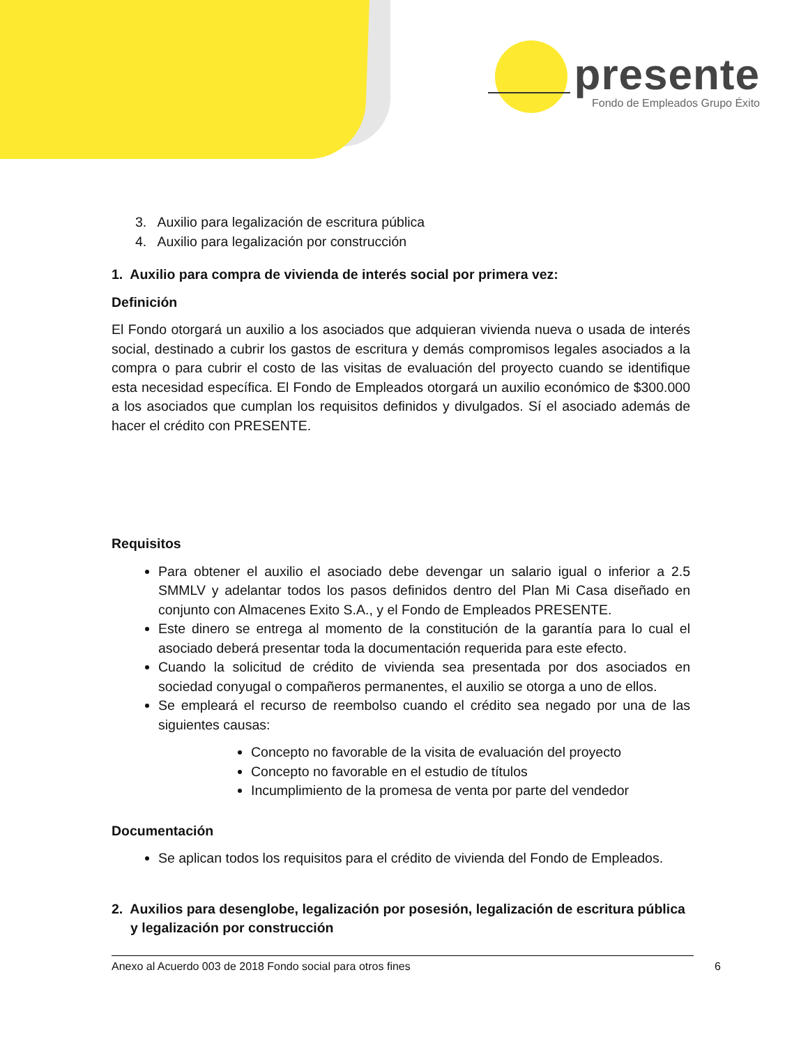presente
Fondo de Empleados Grupo Éxito
3. Auxilio para legalización de escritura pública
4. Auxilio para legalización por construcción
1. Auxilio para compra de vivienda de interés social por primera vez:
Definición
El Fondo otorgará un auxilio a los asociados que adquieran vivienda nueva o usada de interés social, destinado a cubrir los gastos de escritura y demás compromisos legales asociados a la compra o para cubrir el costo de las visitas de evaluación del proyecto cuando se identifique esta necesidad específica. El Fondo de Empleados otorgará un auxilio económico de $300.000 a los asociados que cumplan los requisitos definidos y divulgados. Sí el asociado además de hacer el crédito con PRESENTE.
Requisitos
Para obtener el auxilio el asociado debe devengar un salario igual o inferior a 2.5 SMMLV y adelantar todos los pasos definidos dentro del Plan Mi Casa diseñado en conjunto con Almacenes Exito S.A., y el Fondo de Empleados PRESENTE.
Este dinero se entrega al momento de la constitución de la garantía para lo cual el asociado deberá presentar toda la documentación requerida para este efecto.
Cuando la solicitud de crédito de vivienda sea presentada por dos asociados en sociedad conyugal o compañeros permanentes, el auxilio se otorga a uno de ellos.
Se empleará el recurso de reembolso cuando el crédito sea negado por una de las siguientes causas:
Concepto no favorable de la visita de evaluación del proyecto
Concepto no favorable en el estudio de títulos
Incumplimiento de la promesa de venta por parte del vendedor
Documentación
Se aplican todos los requisitos para el crédito de vivienda del Fondo de Empleados.
2. Auxilios para desenglobe, legalización por posesión, legalización de escritura pública y legalización por construcción
Anexo al Acuerdo 003 de 2018 Fondo social para otros fines 6